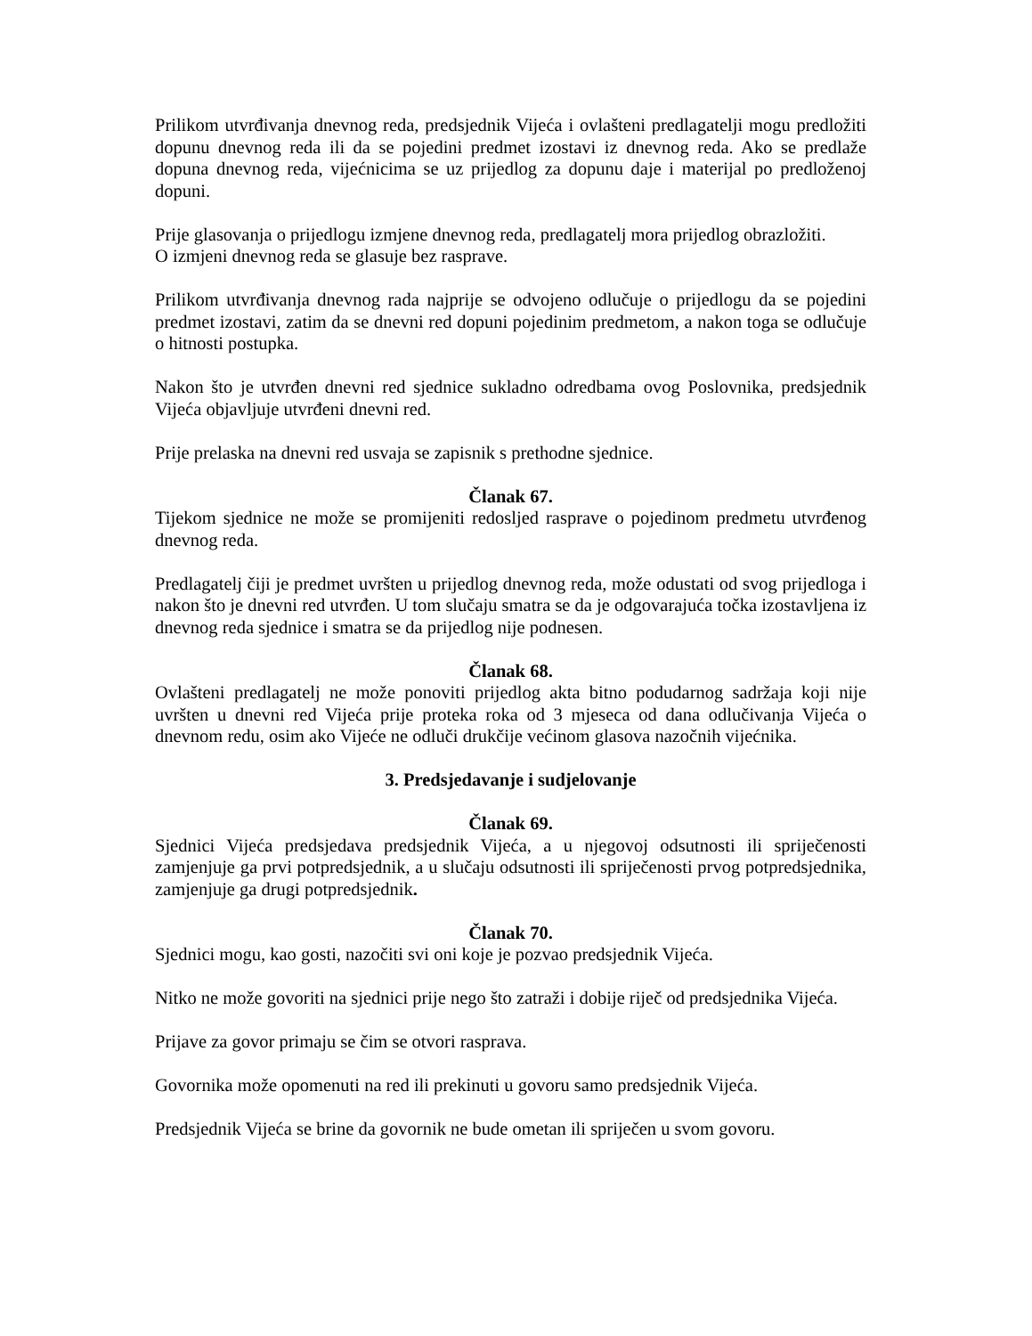Prilikom utvrđivanja dnevnog reda, predsjednik Vijeća i ovlašteni predlagatelji mogu predložiti dopunu dnevnog reda ili da se pojedini predmet izostavi iz dnevnog reda. Ako se predlaže dopuna dnevnog reda, vijećnicima se uz prijedlog za dopunu daje i materijal po predloženoj dopuni.
Prije glasovanja o prijedlogu izmjene dnevnog reda, predlagatelj mora prijedlog obrazložiti.
O izmjeni dnevnog reda se glasuje bez rasprave.
Prilikom utvrđivanja dnevnog rada najprije se odvojeno odlučuje o prijedlogu da se pojedini predmet izostavi, zatim da se dnevni red dopuni pojedinim predmetom, a nakon toga se odlučuje o hitnosti postupka.
Nakon što je utvrđen dnevni red sjednice sukladno odredbama ovog Poslovnika, predsjednik Vijeća objavljuje utvrđeni dnevni red.
Prije prelaska na dnevni red usvaja se zapisnik s prethodne sjednice.
Članak 67.
Tijekom sjednice ne može se promijeniti redosljed rasprave o pojedinom predmetu utvrđenog dnevnog reda.
Predlagatelj čiji je predmet uvršten u prijedlog dnevnog reda, može odustati od svog prijedloga i nakon što je dnevni red utvrđen. U tom slučaju smatra se da je odgovarajuća točka izostavljena iz dnevnog reda sjednice i smatra se da prijedlog nije podnesen.
Članak 68.
Ovlašteni predlagatelj ne može ponoviti prijedlog akta bitno podudarnog sadržaja koji nije uvršten u dnevni red Vijeća prije proteka roka od 3 mjeseca od dana odlučivanja Vijeća o dnevnom redu, osim ako Vijeće ne odluči drukčije većinom glasova nazočnih vijećnika.
3. Predsjedavanje i sudjelovanje
Članak 69.
Sjednici Vijeća predsjedava predsjednik Vijeća, a u njegovoj odsutnosti ili spriječenosti zamjenjuje ga prvi potpredsjednik, a u slučaju odsutnosti ili spriječenosti prvog potpredsjednika, zamjenjuje ga drugi potpredsjednik.
Članak 70.
Sjednici mogu, kao gosti, nazočiti svi oni koje je pozvao predsjednik Vijeća.
Nitko ne može govoriti na sjednici prije nego što zatraži i dobije riječ od predsjednika Vijeća.
Prijave za govor primaju se čim se otvori rasprava.
Govornika može opomenuti na red ili prekinuti u govoru samo predsjednik Vijeća.
Predsjednik Vijeća se brine da govornik ne bude ometan ili spriječen u svom govoru.